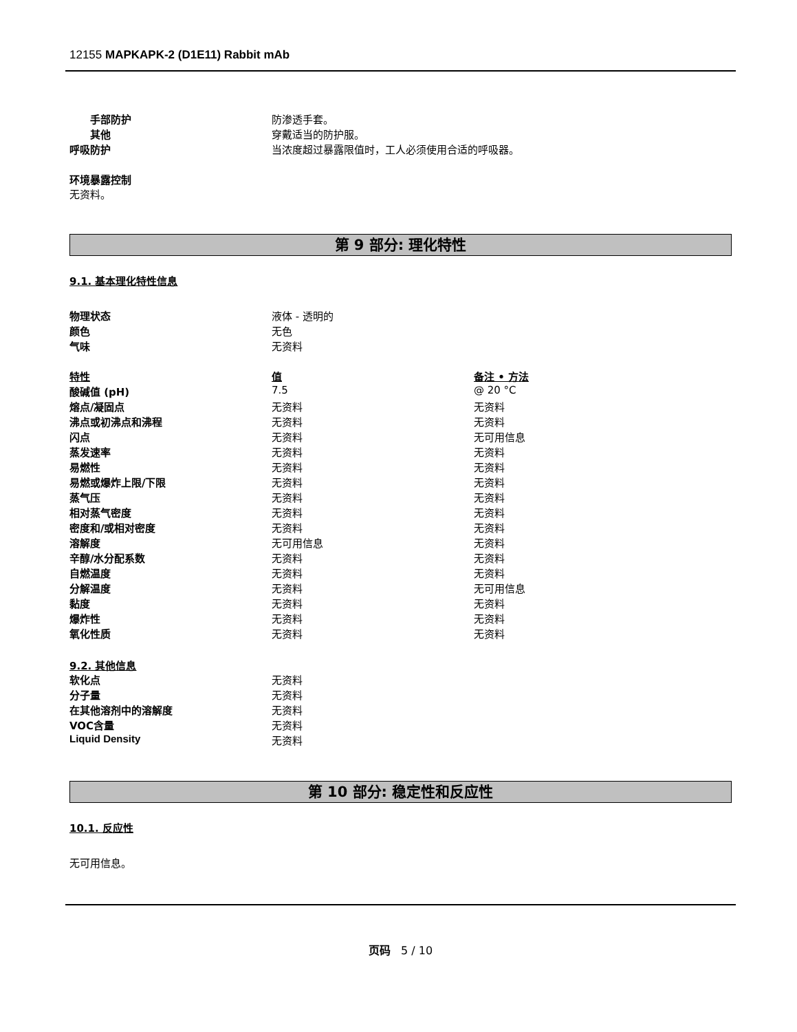12155 MAPKAPK-2 (D1E11) Rabbit mAb
| 手部防护 | 防渗透手套。 |
| 其他 | 穿戴适当的防护服。 |
| 呼吸防护 | 当浓度超过暴露限值时，工人必须使用合适的呼吸器。 |
环境暴露控制
无资料。
第 9 部分: 理化特性
9.1. 基本理化特性信息
| 物理状态 | 液体 - 透明的 |
| 颜色 | 无色 |
| 气味 | 无资料 |
| 特性 | 值 | 备注 • 方法 |
| 酸碱值 (pH) | 7.5 | @ 20 °C |
| 熔点/凝固点 | 无资料 | 无资料 |
| 沸点或初沸点和沸程 | 无资料 | 无资料 |
| 闪点 | 无资料 | 无可用信息 |
| 蒸发速率 | 无资料 | 无资料 |
| 易燃性 | 无资料 | 无资料 |
| 易燃或爆炸上限/下限 | 无资料 | 无资料 |
| 蒸气压 | 无资料 | 无资料 |
| 相对蒸气密度 | 无资料 | 无资料 |
| 密度和/或相对密度 | 无资料 | 无资料 |
| 溶解度 | 无可用信息 | 无资料 |
| 辛醇/水分配系数 | 无资料 | 无资料 |
| 自燃温度 | 无资料 | 无资料 |
| 分解温度 | 无资料 | 无可用信息 |
| 黏度 | 无资料 | 无资料 |
| 爆炸性 | 无资料 | 无资料 |
| 氧化性质 | 无资料 | 无资料 |
9.2. 其他信息
| 软化点 | 无资料 |
| 分子量 | 无资料 |
| 在其他溶剂中的溶解度 | 无资料 |
| VOC含量 | 无资料 |
| Liquid Density | 无资料 |
第 10 部分: 稳定性和反应性
10.1. 反应性
无可用信息。
页码 5 / 10